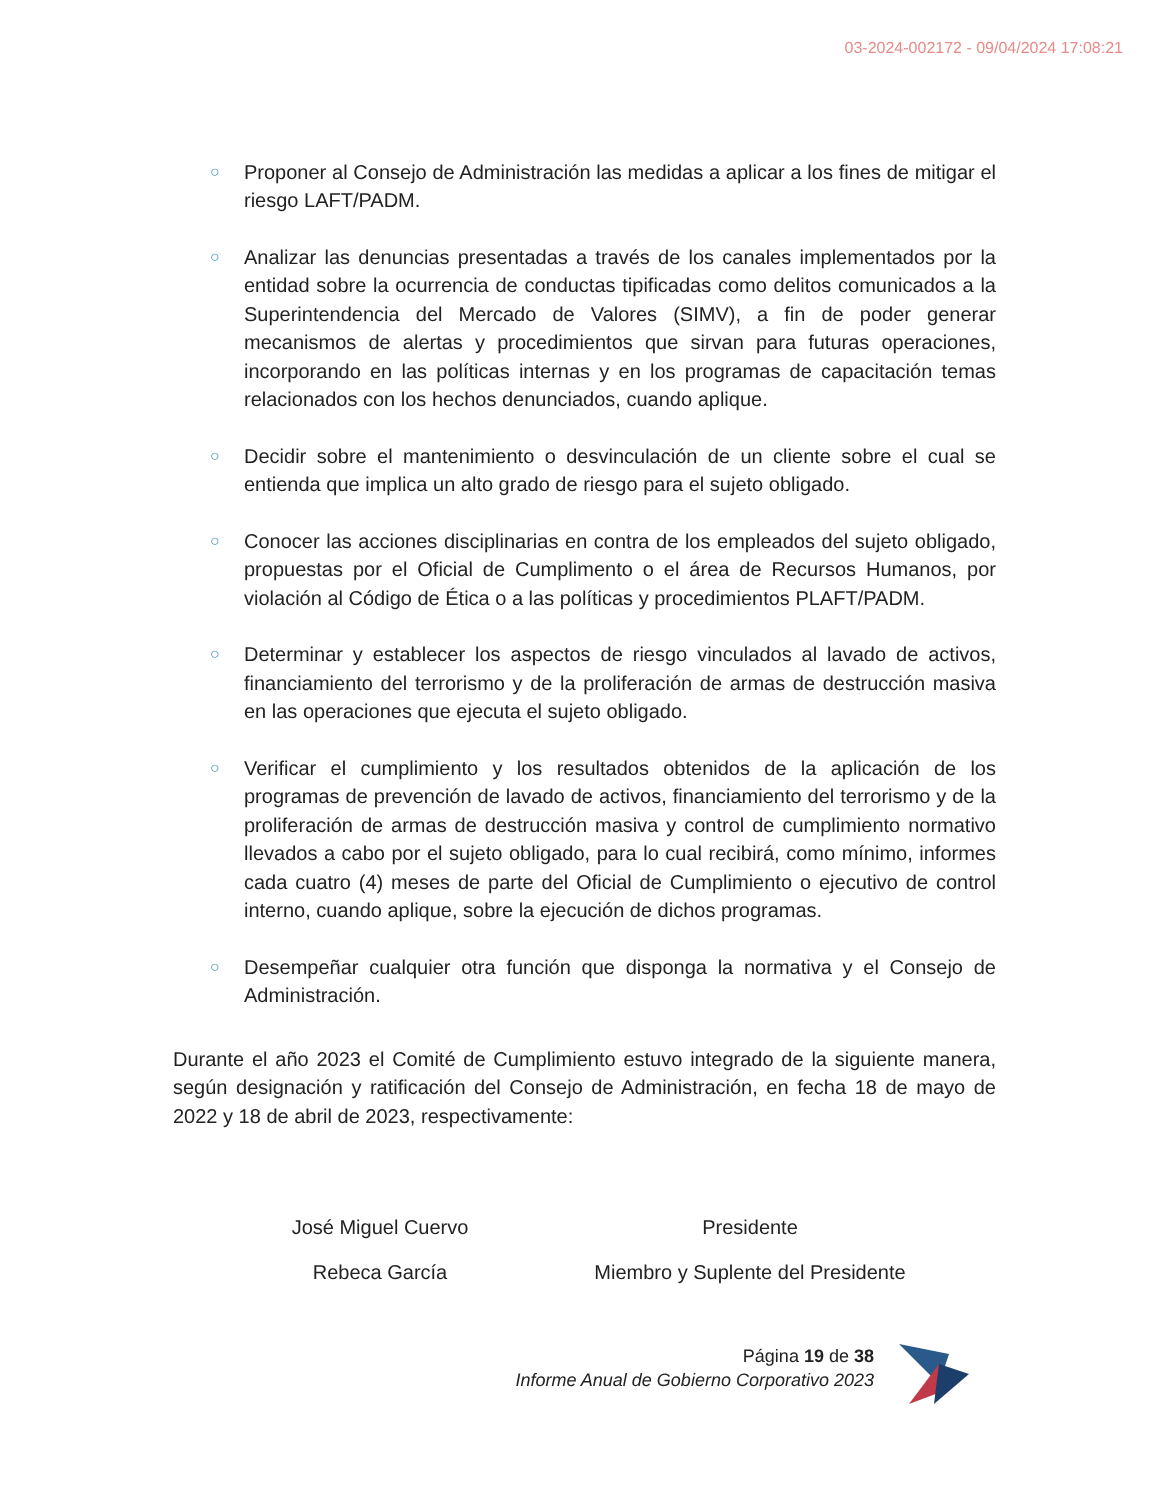03-2024-002172 - 09/04/2024 17:08:21
○ Proponer al Consejo de Administración las medidas a aplicar a los fines de mitigar el riesgo LAFT/PADM.
○ Analizar las denuncias presentadas a través de los canales implementados por la entidad sobre la ocurrencia de conductas tipificadas como delitos comunicados a la Superintendencia del Mercado de Valores (SIMV), a fin de poder generar mecanismos de alertas y procedimientos que sirvan para futuras operaciones, incorporando en las políticas internas y en los programas de capacitación temas relacionados con los hechos denunciados, cuando aplique.
○ Decidir sobre el mantenimiento o desvinculación de un cliente sobre el cual se entienda que implica un alto grado de riesgo para el sujeto obligado.
○ Conocer las acciones disciplinarias en contra de los empleados del sujeto obligado, propuestas por el Oficial de Cumplimento o el área de Recursos Humanos, por violación al Código de Ética o a las políticas y procedimientos PLAFT/PADM.
○ Determinar y establecer los aspectos de riesgo vinculados al lavado de activos, financiamiento del terrorismo y de la proliferación de armas de destrucción masiva en las operaciones que ejecuta el sujeto obligado.
○ Verificar el cumplimiento y los resultados obtenidos de la aplicación de los programas de prevención de lavado de activos, financiamiento del terrorismo y de la proliferación de armas de destrucción masiva y control de cumplimiento normativo llevados a cabo por el sujeto obligado, para lo cual recibirá, como mínimo, informes cada cuatro (4) meses de parte del Oficial de Cumplimiento o ejecutivo de control interno, cuando aplique, sobre la ejecución de dichos programas.
○ Desempeñar cualquier otra función que disponga la normativa y el Consejo de Administración.
Durante el año 2023 el Comité de Cumplimiento estuvo integrado de la siguiente manera, según designación y ratificación del Consejo de Administración, en fecha 18 de mayo de 2022 y 18 de abril de 2023, respectivamente:
| José Miguel Cuervo | Presidente |
| Rebeca García | Miembro y Suplente del Presidente |
Página 19 de 38
Informe Anual de Gobierno Corporativo 2023